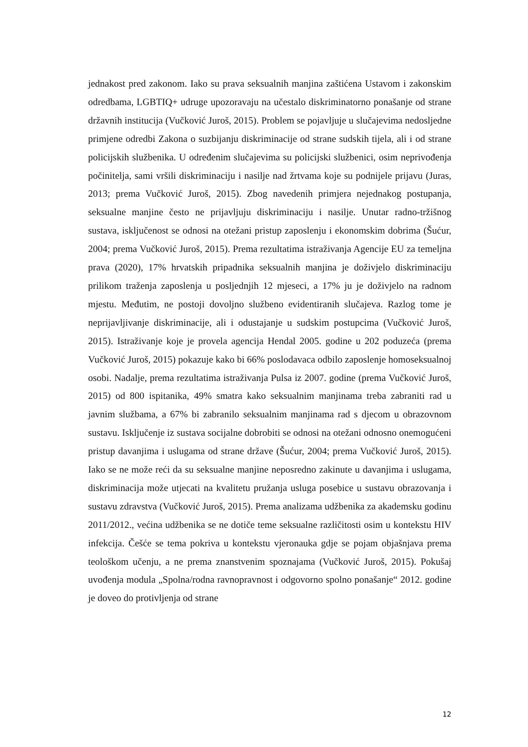jednakost pred zakonom. Iako su prava seksualnih manjina zaštićena Ustavom i zakonskim odredbama, LGBTIQ+ udruge upozoravaju na učestalo diskriminatorno ponašanje od strane državnih institucija (Vučković Juroš, 2015). Problem se pojavljuje u slučajevima nedosljedne primjene odredbi Zakona o suzbijanju diskriminacije od strane sudskih tijela, ali i od strane policijskih službenika. U određenim slučajevima su policijski službenici, osim neprivođenja počinitelja, sami vršili diskriminaciju i nasilje nad žrtvama koje su podnijele prijavu (Juras, 2013; prema Vučković Juroš, 2015). Zbog navedenih primjera nejednakog postupanja, seksualne manjine često ne prijavljuju diskriminaciju i nasilje. Unutar radno-tržišnog sustava, isključenost se odnosi na otežani pristup zaposlenju i ekonomskim dobrima (Šućur, 2004; prema Vučković Juroš, 2015). Prema rezultatima istraživanja Agencije EU za temeljna prava (2020), 17% hrvatskih pripadnika seksualnih manjina je doživjelo diskriminaciju prilikom traženja zaposlenja u posljednjih 12 mjeseci, a 17% ju je doživjelo na radnom mjestu. Međutim, ne postoji dovoljno službeno evidentiranih slučajeva. Razlog tome je neprijavljivanje diskriminacije, ali i odustajanje u sudskim postupcima (Vučković Juroš, 2015). Istraživanje koje je provela agencija Hendal 2005. godine u 202 poduzeća (prema Vučković Juroš, 2015) pokazuje kako bi 66% poslodavaca odbilo zaposlenje homoseksualnoj osobi. Nadalje, prema rezultatima istraživanja Pulsa iz 2007. godine (prema Vučković Juroš, 2015) od 800 ispitanika, 49% smatra kako seksualnim manjinama treba zabraniti rad u javnim službama, a 67% bi zabranilo seksualnim manjinama rad s djecom u obrazovnom sustavu. Isključenje iz sustava socijalne dobrobiti se odnosi na otežani odnosno onemogućeni pristup davanjima i uslugama od strane države (Šućur, 2004; prema Vučković Juroš, 2015). Iako se ne može reći da su seksualne manjine neposredno zakinute u davanjima i uslugama, diskriminacija može utjecati na kvalitetu pružanja usluga posebice u sustavu obrazovanja i sustavu zdravstva (Vučković Juroš, 2015). Prema analizama udžbenika za akademsku godinu 2011/2012., većina udžbenika se ne dotiče teme seksualne različitosti osim u kontekstu HIV infekcija. Češće se tema pokriva u kontekstu vjeronauka gdje se pojam objašnjava prema teološkom učenju, a ne prema znanstvenim spoznajama (Vučković Juroš, 2015). Pokušaj uvođenja modula „Spolna/rodna ravnopravnost i odgovorno spolno ponašanje“ 2012. godine je doveo do protivljenja od strane
12